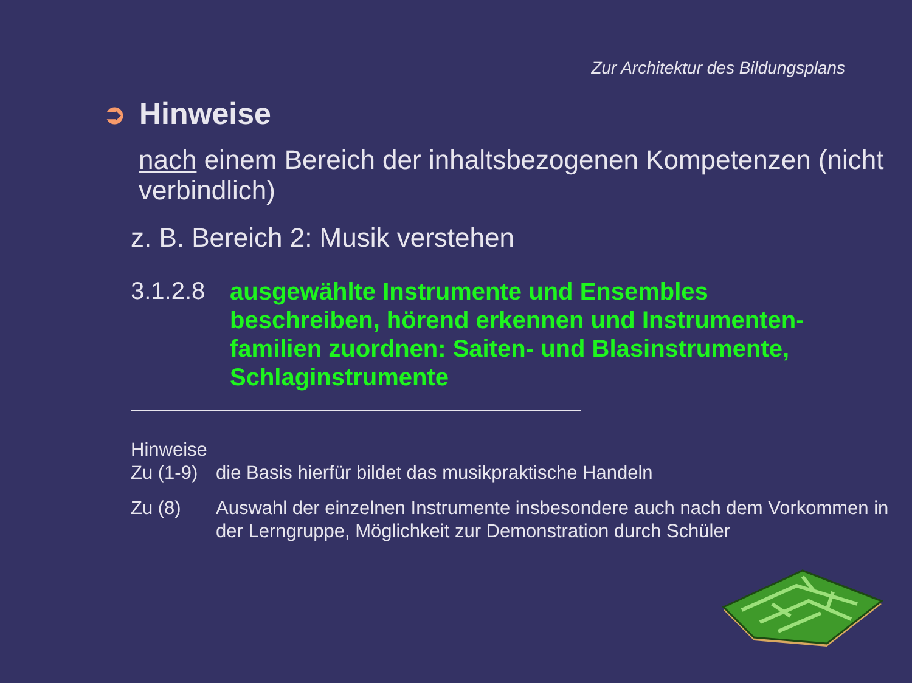Zur Architektur des Bildungsplans
➲ Hinweise
nach einem Bereich der inhaltsbezogenen Kompetenzen (nicht verbindlich)
z. B. Bereich 2: Musik verstehen
3.1.2.8
ausgewählte Instrumente und Ensembles beschreiben, hörend erkennen und Instrumenten-familien zuordnen: Saiten- und Blasinstrumente, Schlaginstrumente
Hinweise
Zu (1-9)
die Basis hierfür bildet das musikpraktische Handeln
Zu (8) Auswahl der einzelnen Instrumente insbesondere auch nach dem Vorkommen in der Lerngruppe, Möglichkeit zur Demonstration durch Schüler